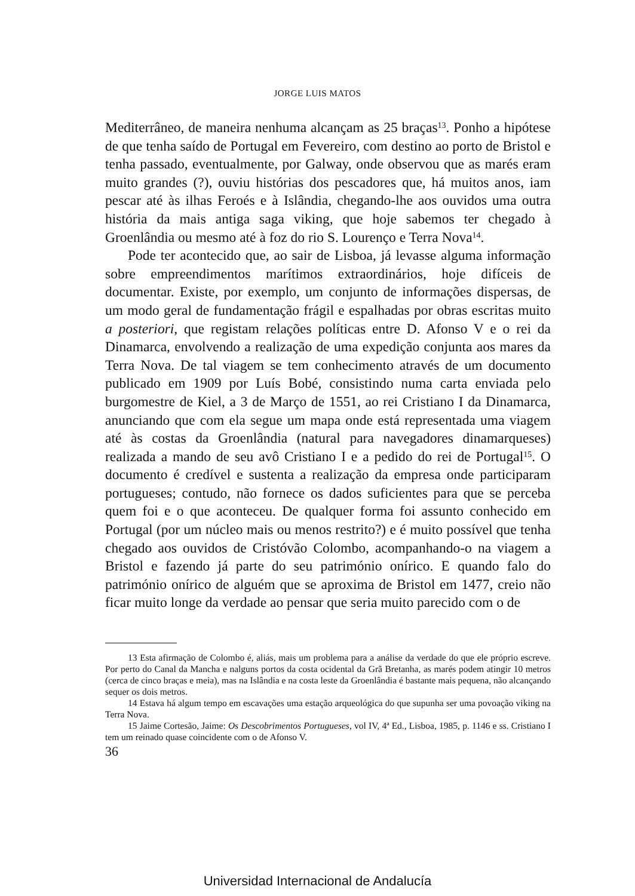JORGE LUIS MATOS
Mediterrâneo, de maneira nenhuma alcançam as 25 braças<sup>13</sup>. Ponho a hipótese de que tenha saído de Portugal em Fevereiro, com destino ao porto de Bristol e tenha passado, eventualmente, por Galway, onde observou que as marés eram muito grandes (?), ouviu histórias dos pescadores que, há muitos anos, iam pescar até às ilhas Feroés e à Islândia, chegando-lhe aos ouvidos uma outra história da mais antiga saga viking, que hoje sabemos ter chegado à Groenlândia ou mesmo até à foz do rio S. Lourenço e Terra Nova<sup>14</sup>.
Pode ter acontecido que, ao sair de Lisboa, já levasse alguma informação sobre empreendimentos marítimos extraordinários, hoje difíceis de documentar. Existe, por exemplo, um conjunto de informações dispersas, de um modo geral de fundamentação frágil e espalhadas por obras escritas muito a posteriori, que registam relações políticas entre D. Afonso V e o rei da Dinamarca, envolvendo a realização de uma expedição conjunta aos mares da Terra Nova. De tal viagem se tem conhecimento através de um documento publicado em 1909 por Luís Bobé, consistindo numa carta enviada pelo burgomestre de Kiel, a 3 de Março de 1551, ao rei Cristiano I da Dinamarca, anunciando que com ela segue um mapa onde está representada uma viagem até às costas da Groenlândia (natural para navegadores dinamarqueses) realizada a mando de seu avô Cristiano I e a pedido do rei de Portugal<sup>15</sup>. O documento é credível e sustenta a realização da empresa onde participaram portugueses; contudo, não fornece os dados suficientes para que se perceba quem foi e o que aconteceu. De qualquer forma foi assunto conhecido em Portugal (por um núcleo mais ou menos restrito?) e é muito possível que tenha chegado aos ouvidos de Cristóvão Colombo, acompanhando-o na viagem a Bristol e fazendo já parte do seu património onírico. E quando falo do património onírico de alguém que se aproxima de Bristol em 1477, creio não ficar muito longe da verdade ao pensar que seria muito parecido com o de
13 Esta afirmação de Colombo é, aliás, mais um problema para a análise da verdade do que ele próprio escreve. Por perto do Canal da Mancha e nalguns portos da costa ocidental da Grã Bretanha, as marés podem atingir 10 metros (cerca de cinco braças e meia), mas na Islândia e na costa leste da Groenlândia é bastante mais pequena, não alcançando sequer os dois metros.
14 Estava há algum tempo em escavações uma estação arqueológica do que supunha ser uma povoação viking na Terra Nova.
15 Jaime Cortesão, Jaime: Os Descobrimentos Portugueses, vol IV, 4ª Ed., Lisboa, 1985, p. 1146 e ss. Cristiano I tem um reinado quase coincidente com o de Afonso V.
36
Universidad Internacional de Andalucía